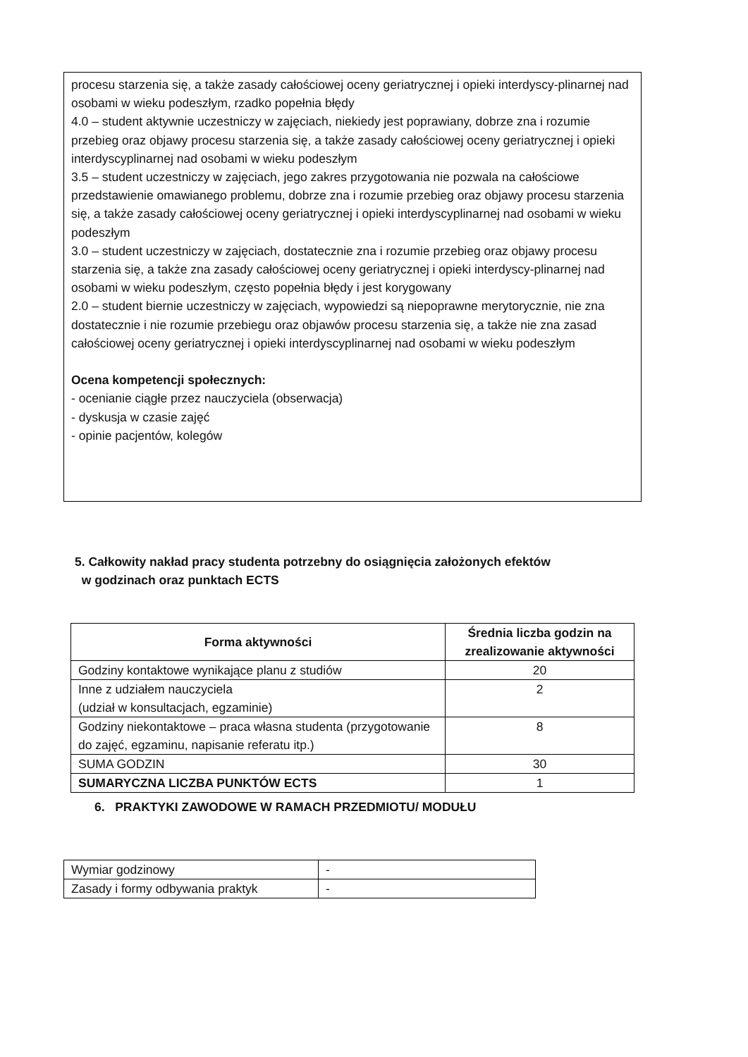procesu starzenia się, a także zasady całościowej oceny geriatrycznej i opieki interdyscy-plinarnej nad osobami w wieku podeszłym, rzadko popełnia błędy
4.0 – student aktywnie uczestniczy w zajęciach, niekiedy jest poprawiany, dobrze zna i rozumie przebieg oraz objawy procesu starzenia się, a także zasady całościowej oceny geriatrycznej i opieki interdyscyplinarnej nad osobami w wieku podeszłym
3.5 – student uczestniczy w zajęciach, jego zakres przygotowania nie pozwala na całościowe przedstawienie omawianego problemu, dobrze zna i rozumie przebieg oraz objawy procesu starzenia się, a także zasady całościowej oceny geriatrycznej i opieki interdyscyplinarnej nad osobami w wieku podeszłym
3.0 – student uczestniczy w zajęciach, dostatecznie zna i rozumie przebieg oraz objawy procesu starzenia się, a także zna zasady całościowej oceny geriatrycznej i opieki interdyscy-plinarnej nad osobami w wieku podeszłym, często popełnia błędy i jest korygowany
2.0 – student biernie uczestniczy w zajęciach, wypowiedzi są niepoprawne merytorycznie, nie zna dostatecznie i nie rozumie przebiegu oraz objawów procesu starzenia się, a także nie zna zasad całościowej oceny geriatrycznej i opieki interdyscyplinarnej nad osobami w wieku podeszłym
Ocena kompetencji społecznych:
- ocenianie ciągłe przez nauczyciela (obserwacja)
- dyskusja w czasie zajęć
- opinie pacjentów, kolegów
5. Całkowity nakład pracy studenta potrzebny do osiągnięcia założonych efektów
w godzinach oraz punktach ECTS
| Forma aktywności | Średnia liczba godzin na zrealizowanie aktywności |
| --- | --- |
| Godziny kontaktowe wynikające planu z studiów | 20 |
| Inne z udziałem nauczyciela (udział w konsultacjach, egzaminie) | 2 |
| Godziny niekontaktowe – praca własna studenta (przygotowanie do zajęć, egzaminu, napisanie referatu itp.) | 8 |
| SUMA GODZIN | 30 |
| SUMARYCZNA LICZBA PUNKTÓW ECTS | 1 |
6. PRAKTYKI ZAWODOWE W RAMACH PRZEDMIOTU/ MODUŁU
| Wymiar godzinowy | - |
| Zasady i formy odbywania praktyk | - |